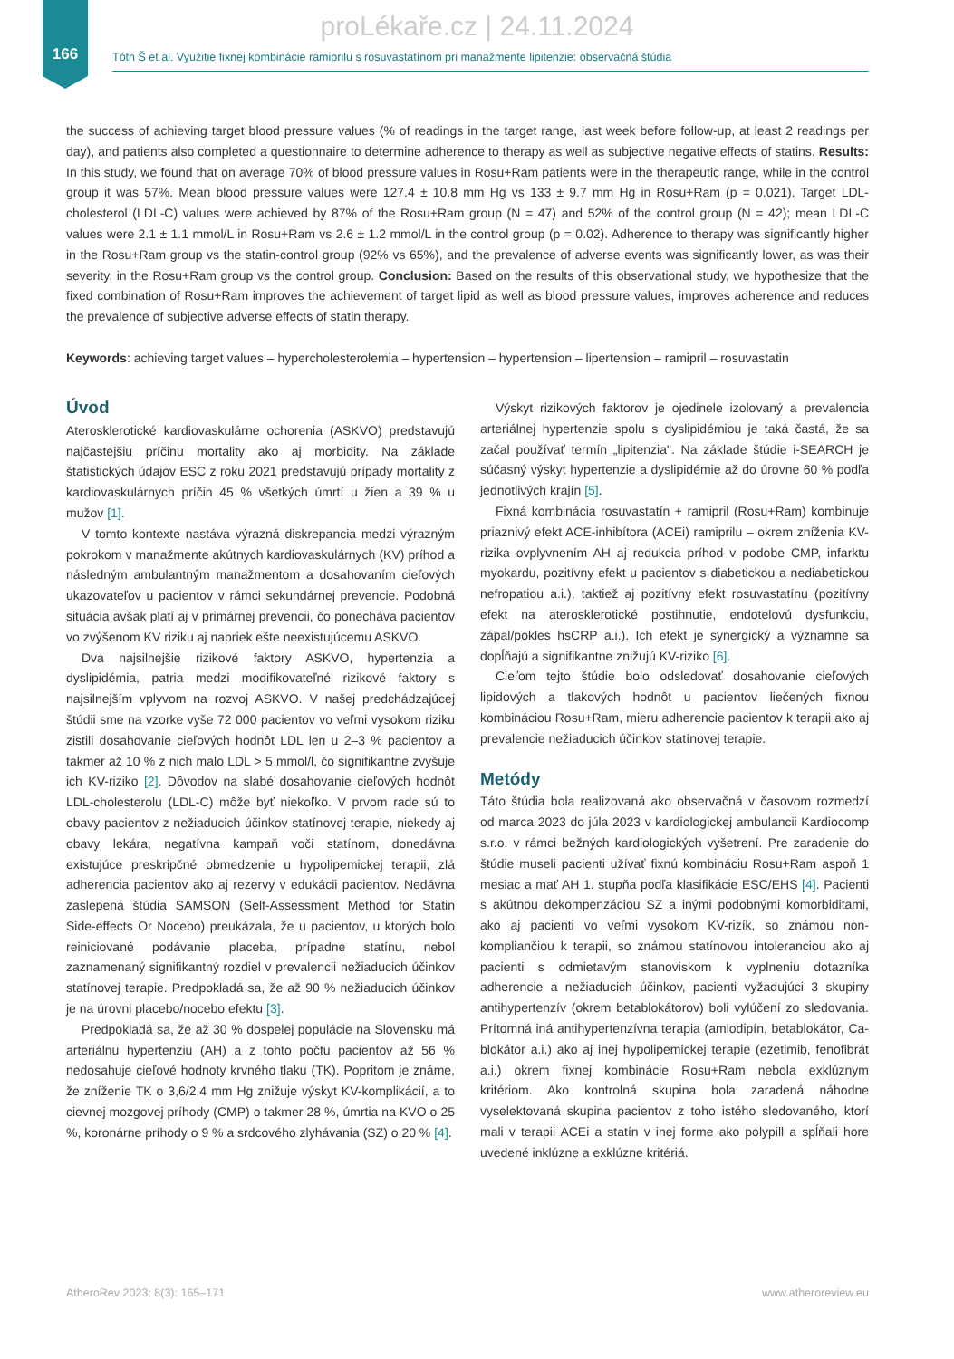166
proLékaře.cz | 24.11.2024
Tóth Š et al. Využitie fixnej kombinácie ramiprilu s rosuvastatínom pri manažmente lipitenzie: observačná štúdia
the success of achieving target blood pressure values (% of readings in the target range, last week before follow-up, at least 2 readings per day), and patients also completed a questionnaire to determine adherence to therapy as well as subjective negative effects of statins. Results: In this study, we found that on average 70% of blood pressure values in Rosu+Ram patients were in the therapeutic range, while in the control group it was 57%. Mean blood pressure values were 127.4 ± 10.8 mm Hg vs 133 ± 9.7 mm Hg in Rosu+Ram (p = 0.021). Target LDL-cholesterol (LDL-C) values were achieved by 87% of the Rosu+Ram group (N = 47) and 52% of the control group (N = 42); mean LDL-C values were 2.1 ± 1.1 mmol/L in Rosu+Ram vs 2.6 ± 1.2 mmol/L in the control group (p = 0.02). Adherence to therapy was significantly higher in the Rosu+Ram group vs the statin-control group (92% vs 65%), and the prevalence of adverse events was significantly lower, as was their severity, in the Rosu+Ram group vs the control group. Conclusion: Based on the results of this observational study, we hypothesize that the fixed combination of Rosu+Ram improves the achievement of target lipid as well as blood pressure values, improves adherence and reduces the prevalence of subjective adverse effects of statin therapy.
Keywords: achieving target values – hypercholesterolemia – hypertension – hypertension – lipertension – ramipril – rosuvastatin
Úvod
Aterosklerotické kardiovaskulárne ochorenia (ASKVO) predstavujú najčastejšiu príčinu mortality ako aj morbidity. Na základe štatistických údajov ESC z roku 2021 predstavujú prípady mortality z kardiovaskulárnych príčin 45 % všetkých úmrtí u žien a 39 % u mužov [1].
V tomto kontexte nastáva výrazná diskrepancia medzi výrazným pokrokom v manažmente akútnych kardiovaskulárnych (KV) príhod a následným ambulantným manažmentom a dosahovaním cieľových ukazovateľov u pacientov v rámci sekundárnej prevencie. Podobná situácia avšak platí aj v primárnej prevencii, čo ponecháva pacientov vo zvýšenom KV riziku aj napriek ešte neexistujúcemu ASKVO.
Dva najsilnejšie rizikové faktory ASKVO, hypertenzia a dyslipidémia, patria medzi modifikovateľné rizikové faktory s najsilnejším vplyvom na rozvoj ASKVO. V našej predchádzajúcej štúdii sme na vzorke vyše 72 000 pacientov vo veľmi vysokom riziku zistili dosahovanie cieľových hodnôt LDL len u 2–3 % pacientov a takmer až 10 % z nich malo LDL > 5 mmol/l, čo signifikantne zvyšuje ich KV-riziko [2]. Dôvodov na slabé dosahovanie cieľových hodnôt LDL-cholesterolu (LDL-C) môže byť niekoľko. V prvom rade sú to obavy pacientov z nežiaducich účinkov statínovej terapie, niekedy aj obavy lekára, negatívna kampaň voči statínom, donedávna existujúce preskripčné obmedzenie u hypolipemickej terapii, zlá adherencia pacientov ako aj rezervy v edukácii pacientov. Nedávna zaslepená štúdia SAMSON (Self-Assessment Method for Statin Side-effects Or Nocebo) preukázala, že u pacientov, u ktorých bolo reiniciované podávanie placeba, prípadne statínu, nebol zaznamenaný signifikantný rozdiel v prevalencii nežiaducich účinkov statínovej terapie. Predpokladá sa, že až 90 % nežiaducich účinkov je na úrovni placebo/nocebo efektu [3].
Predpokladá sa, že až 30 % dospelej populácie na Slovensku má arteriálnu hypertenziu (AH) a z tohto počtu pacientov až 56 % nedosahuje cieľové hodnoty krvného tlaku (TK). Popritom je známe, že zníženie TK o 3,6/2,4 mm Hg znižuje výskyt KV-komplikácií, a to cievnej mozgovej príhody (CMP) o takmer 28 %, úmrtia na KVO o 25 %, koronárne príhody o 9 % a srdcového zlyhávania (SZ) o 20 % [4].
Výskyt rizikových faktorov je ojedinele izolovaný a prevalencia arteriálnej hypertenzie spolu s dyslipidémiou je taká častá, že sa začal používať termín „lipitenzia". Na základe štúdie i-SEARCH je súčasný výskyt hypertenzie a dyslipidémie až do úrovne 60 % podľa jednotlivých krajín [5].
Fixná kombinácia rosuvastatín + ramipril (Rosu+Ram) kombinuje priaznivý efekt ACE-inhibítora (ACEi) ramiprilu – okrem zníženia KV-rizika ovplyvnením AH aj redukcia príhod v podobe CMP, infarktu myokardu, pozitívny efekt u pacientov s diabetickou a nediabetickou nefropatiou a.i.), taktiež aj pozitívny efekt rosuvastatínu (pozitívny efekt na aterosklerotické postihnutie, endotelovú dysfunkciu, zápal/pokles hsCRP a.i.). Ich efekt je synergický a významne sa dopĺňajú a signifikantne znižujú KV-riziko [6].
Cieľom tejto štúdie bolo odsledovať dosahovanie cieľových lipidových a tlakových hodnôt u pacientov liečených fixnou kombináciou Rosu+Ram, mieru adherencie pacientov k terapii ako aj prevalencie nežiaducich účinkov statínovej terapie.
Metódy
Táto štúdia bola realizovaná ako observačná v časovom rozmedzí od marca 2023 do júla 2023 v kardiologickej ambulancii Kardiocomp s.r.o. v rámci bežných kardiologických vyšetrení. Pre zaradenie do štúdie museli pacienti užívať fixnú kombináciu Rosu+Ram aspoň 1 mesiac a mať AH 1. stupňa podľa klasifikácie ESC/EHS [4]. Pacienti s akútnou dekompenzáciou SZ a inými podobnými komorbiditami, ako aj pacienti vo veľmi vysokom KV-rizík, so známou non-kompliančiou k terapii, so známou statínovou intoleranciou ako aj pacienti s odmietavým stanoviskom k vyplneniu dotazníka adherencie a nežiaducich účinkov, pacienti vyžadujúci 3 skupiny antihypertenzív (okrem betablokátorov) boli vylúčení zo sledovania. Prítomná iná antihypertenzívna terapia (amlodipín, betablokátor, Ca-blokátor a.i.) ako aj inej hypolipemickej terapie (ezetimib, fenofibrát a.i.) okrem fixnej kombinácie Rosu+Ram nebola exklúznym kritériom. Ako kontrolná skupina bola zaradená náhodne vyselektovaná skupina pacientov z toho istého sledovaného, ktorí mali v terapii ACEi a statín v inej forme ako polypill a spĺňali hore uvedené inklúzne a exklúzne kritériá.
AtheroRev 2023; 8(3): 165–171 www.atheroreview.eu